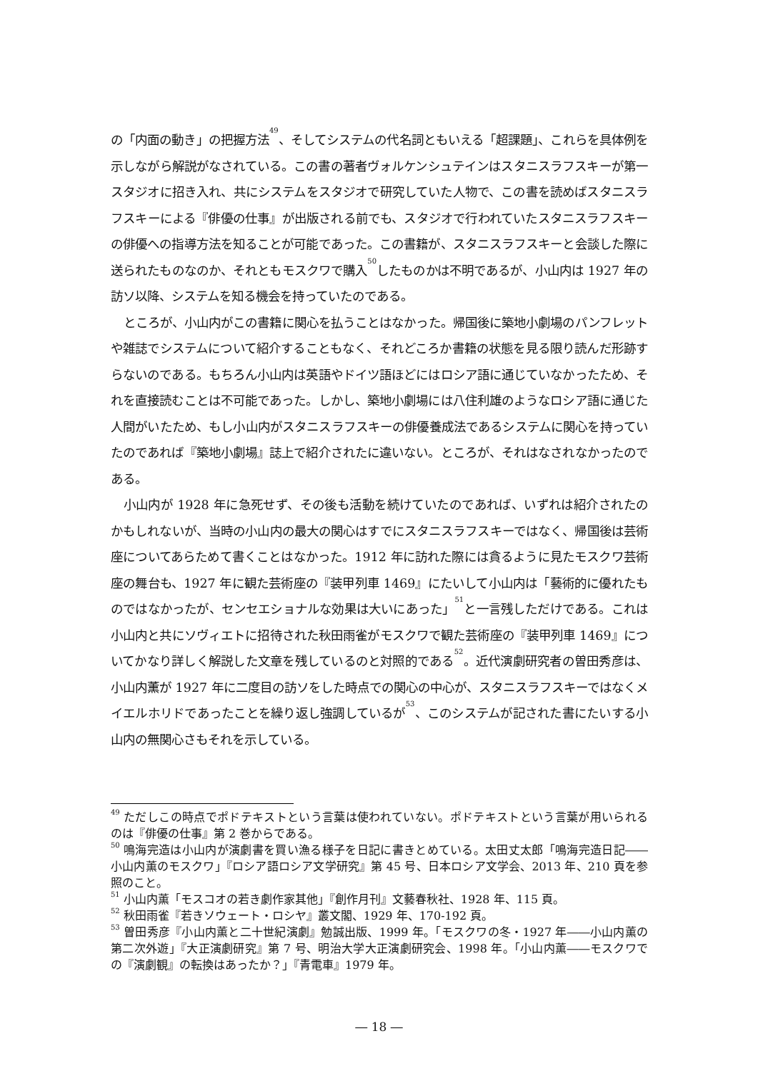の「内面の動き」の把握方法<sup>49</sup>、そしてシステムの代名詞ともいえる「超課題」、これらを具体例を示しながら解説がなされている。この書の著者ヴォルケンシュテインはスタニスラフスキーが第一スタジオに招き入れ、共にシステムをスタジオで研究していた人物で、この書を読めばスタニスラフスキーによる『俳優の仕事』が出版される前でも、スタジオで行われていたスタニスラフスキーの俳優への指導方法を知ることが可能であった。この書籍が、スタニスラフスキーと会談した際に送られたものなのか、それともモスクワで購入<sup>50</sup>したものかは不明であるが、小山内は 1927 年の訪ソ以降、システムを知る機会を持っていたのである。
ところが、小山内がこの書籍に関心を払うことはなかった。帰国後に築地小劇場のパンフレットや雑誌でシステムについて紹介することもなく、それどころか書籍の状態を見る限り読んだ形跡すらないのである。もちろん小山内は英語やドイツ語ほどにはロシア語に通じていなかったため、それを直接読むことは不可能であった。しかし、築地小劇場には八住利雄のようなロシア語に通じた人間がいたため、もし小山内がスタニスラフスキーの俳優養成法であるシステムに関心を持っていたのであれば『築地小劇場』誌上で紹介されたに違いない。ところが、それはなされなかったのである。
小山内が 1928 年に急死せず、その後も活動を続けていたのであれば、いずれは紹介されたのかもしれないが、当時の小山内の最大の関心はすでにスタニスラフスキーではなく、帰国後は芸術座についてあらためて書くことはなかった。1912 年に訪れた際には貪るように見たモスクワ芸術座の舞台も、1927 年に観た芸術座の『装甲列車 1469』にたいして小山内は「藝術的に優れたものではなかったが、センセエショナルな効果は大いにあった」<sup>51</sup>と一言残しただけである。これは小山内と共にソヴィエトに招待された秋田雨雀がモスクワで観た芸術座の『装甲列車 1469』についてかなり詳しく解説した文章を残しているのと対照的である<sup>52</sup>。近代演劇研究者の曽田秀彦は、小山内薫が 1927 年に二度目の訪ソをした時点での関心の中心が、スタニスラフスキーではなくメイエルホリドであったことを繰り返し強調しているが<sup>53</sup>、このシステムが記された書にたいする小山内の無関心さもそれを示している。
<sup>49</sup> ただしこの時点でポドテキストという言葉は使われていない。ポドテキストという言葉が用いられるのは『俳優の仕事』第 2 巻からである。
<sup>50</sup> 鳴海完造は小山内が演劇書を買い漁る様子を日記に書きとめている。太田丈太郎「鳴海完造日記――小山内薫のモスクワ」『ロシア語ロシア文学研究』第 45 号、日本ロシア文学会、2013 年、210 頁を参照のこと。
<sup>51</sup> 小山内薫「モスコオの若き劇作家其他」『創作月刊』文藝春秋社、1928 年、115 頁。
<sup>52</sup> 秋田雨雀『若きソウェート・ロシヤ』叢文閣、1929 年、170-192 頁。
<sup>53</sup> 曽田秀彦『小山内薫と二十世紀演劇』勉誠出版、1999 年。「モスクワの冬・1927 年――小山内薫の第二次外遊」『大正演劇研究』第 7 号、明治大学大正演劇研究会、1998 年。「小山内薫――モスクワでの『演劇観』の転換はあったか？」『青電車』1979 年。
― 18 ―